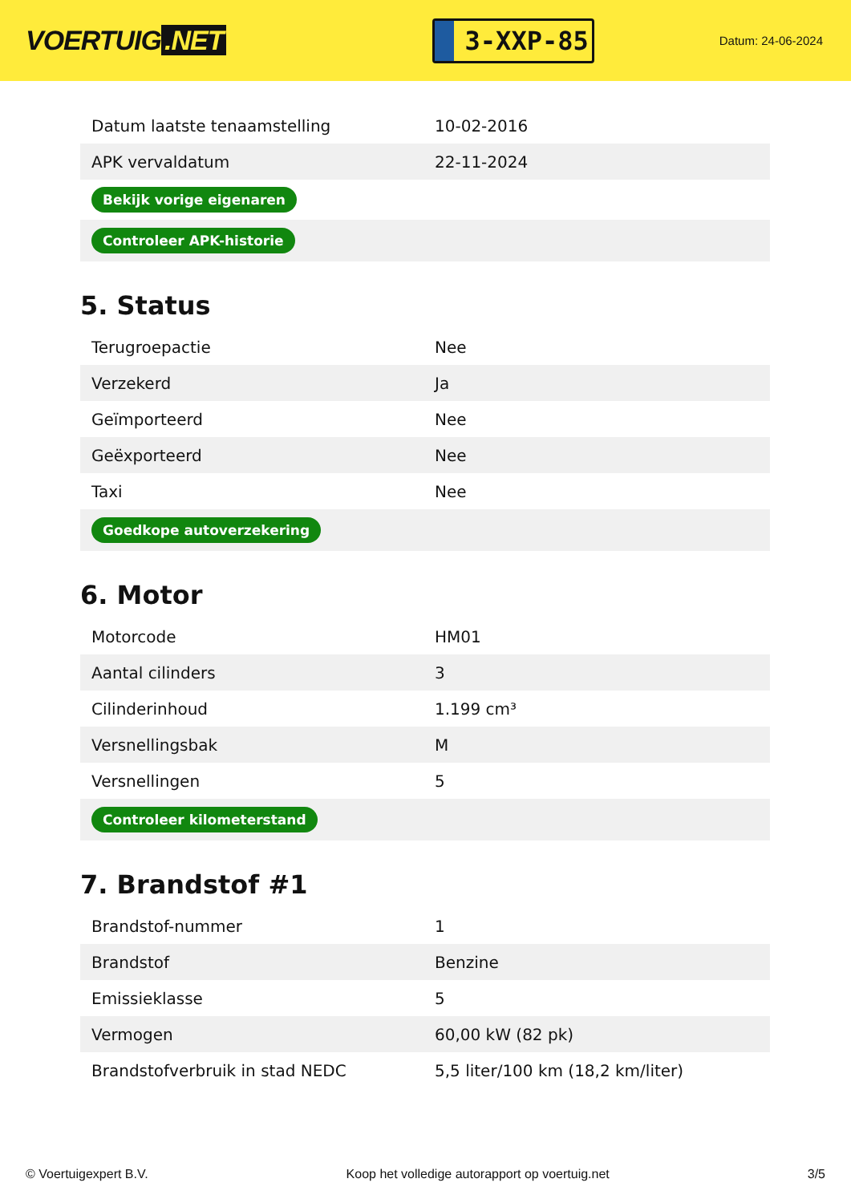VOERTUIG.NET
3-XXP-85
Datum: 24-06-2024
| Datum laatste tenaamstelling | 10-02-2016 |
| APK vervaldatum | 22-11-2024 |
| Bekijk vorige eigenaren | |
| Controleer APK-historie | |
5. Status
| Terugroepactie | Nee |
| Verzekerd | Ja |
| Geïmporteerd | Nee |
| Geëxporteerd | Nee |
| Taxi | Nee |
| Goedkope autoverzekering | |
6. Motor
| Motorcode | HM01 |
| Aantal cilinders | 3 |
| Cilinderinhoud | 1.199 cm³ |
| Versnellingsbak | M |
| Versnellingen | 5 |
| Controleer kilometerstand | |
7. Brandstof #1
| Brandstof-nummer | 1 |
| Brandstof | Benzine |
| Emissieklasse | 5 |
| Vermogen | 60,00 kW (82 pk) |
| Brandstofverbruik in stad NEDC | 5,5 liter/100 km (18,2 km/liter) |
© Voertuigexpert B.V. Koop het volledige autorapport op voertuig.net 3/5